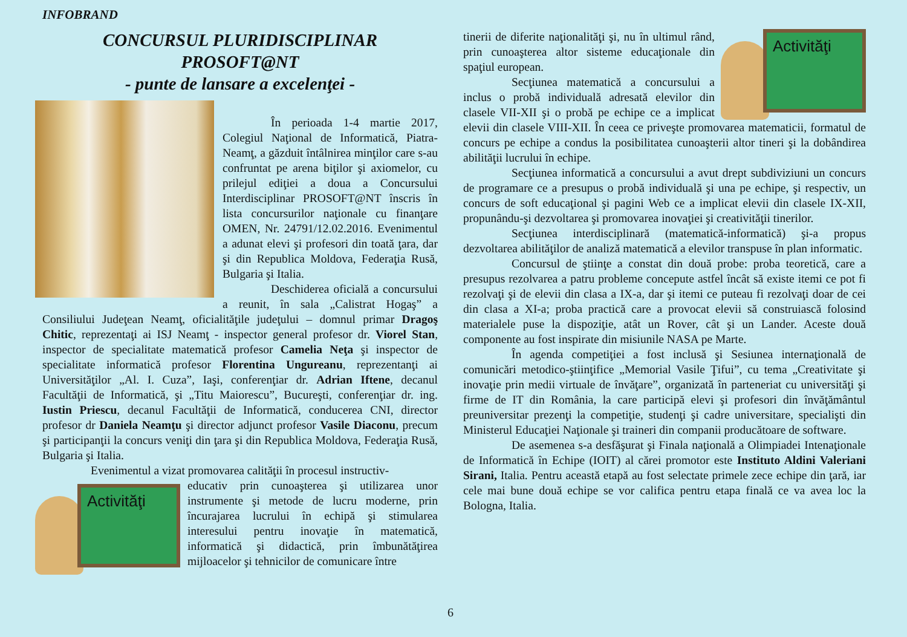INFOBRAND
CONCURSUL PLURIDISCIPLINAR
PROSOFT@NT
- punte de lansare a excelenţei -
În perioada 1-4 martie 2017, Colegiul Naţional de Informatică, Piatra-Neamţ, a găzduit întâlnirea minţilor care s-au confruntat pe arena biţilor şi axiomelor, cu prilejul ediţiei a doua a Concursului Interdisciplinar PROSOFT@NT înscris în lista concursurilor naţionale cu finanţare OMEN, Nr. 24791/12.02.2016. Evenimentul a adunat elevi şi profesori din toată ţara, dar şi din Republica Moldova, Federaţia Rusă, Bulgaria şi Italia.
Deschiderea oficială a concursului a reunit, în sala „Calistrat Hogaş” a Consiliului Judeţean Neamţ, oficialităţile judeţului – domnul primar Dragoş Chitic, reprezentaţi ai ISJ Neamţ - inspector general profesor dr. Viorel Stan, inspector de specialitate matematică profesor Camelia Neţa şi inspector de specialitate informatică profesor Florentina Ungureanu, reprezentanţi ai Universităţilor „Al. I. Cuza”, Iaşi, conferenţiar dr. Adrian Iftene, decanul Facultăţii de Informatică, şi „Titu Maiorescu”, Bucureşti, conferenţiar dr. ing. Iustin Priescu, decanul Facultăţii de Informatică, conducerea CNI, director profesor dr Daniela Neamţu şi director adjunct profesor Vasile Diaconu, precum şi participanţii la concurs veniţi din ţara şi din Republica Moldova, Federaţia Rusă, Bulgaria şi Italia.
Evenimentul a vizat promovarea calităţii în procesul instructiv-
Activităţi
educativ prin cunoaşterea şi utilizarea unor instrumente şi metode de lucru moderne, prin încurajarea lucrului în echipă şi stimularea interesului pentru inovaţie în matematică, informatică şi didactică, prin îmbunătăţirea mijloacelor şi tehnicilor de comunicare între
Activităţi
tinerii de diferite naţionalităţi şi, nu în ultimul rând, prin cunoaşterea altor sisteme educaţionale din spaţiul european.
Secţiunea matematică a concursului a inclus o probă individuală adresată elevilor din clasele VII-XII şi o probă pe echipe ce a implicat elevii din clasele VIII-XII. În ceea ce priveşte promovarea matematicii, formatul de concurs pe echipe a condus la posibilitatea cunoaşterii altor tineri şi la dobândirea abilităţii lucrului în echipe.
Secţiunea informatică a concursului a avut drept subdiviziuni un concurs de programare ce a presupus o probă individuală şi una pe echipe, şi respectiv, un concurs de soft educaţional şi pagini Web ce a implicat elevii din clasele IX-XII, propunându-şi dezvoltarea şi promovarea inovaţiei şi creativităţii tinerilor.
Secţiunea interdisciplinară (matematică-informatică) şi-a propus dezvoltarea abilităţilor de analiză matematică a elevilor transpuse în plan informatic.
Concursul de ştiinţe a constat din două probe: proba teoretică, care a presupus rezolvarea a patru probleme concepute astfel încât să existe itemi ce pot fi rezolvaţi şi de elevii din clasa a IX-a, dar şi itemi ce puteau fi rezolvaţi doar de cei din clasa a XI-a; proba practică care a provocat elevii să construiască folosind materialele puse la dispoziţie, atât un Rover, cât şi un Lander. Aceste două componente au fost inspirate din misiunile NASA pe Marte.
În agenda competiţiei a fost inclusă şi Sesiunea internaţională de comunicări metodico-ştiinţifice „Memorial Vasile Ţifui”, cu tema „Creativitate şi inovaţie prin medii virtuale de învăţare”, organizată în parteneriat cu universităţi şi firme de IT din România, la care participă elevi şi profesori din învăţământul preuniversitar prezenţi la competiţie, studenţi şi cadre universitare, specialişti din Ministerul Educaţiei Naţionale şi traineri din companii producătoare de software.
De asemenea s-a desfăşurat şi Finala naţională a Olimpiadei Intenaţionale de Informatică în Echipe (IOIT) al cărei promotor este Instituto Aldini Valeriani Sirani, Italia. Pentru această etapă au fost selectate primele zece echipe din ţară, iar cele mai bune două echipe se vor califica pentru etapa finală ce va avea loc la Bologna, Italia.
6